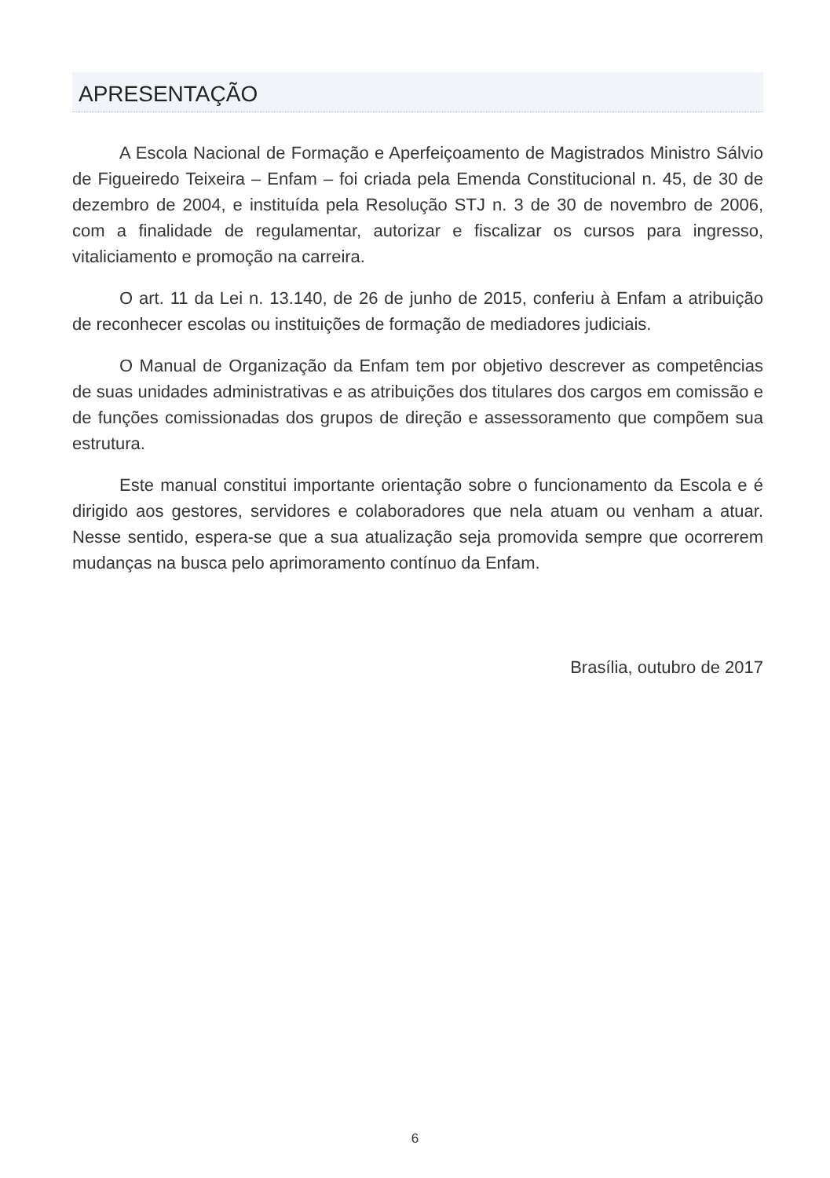APRESENTAÇÃO
A Escola Nacional de Formação e Aperfeiçoamento de Magistrados Ministro Sálvio de Figueiredo Teixeira – Enfam – foi criada pela Emenda Constitucional n. 45, de 30 de dezembro de 2004, e instituída pela Resolução STJ n. 3 de 30 de novembro de 2006, com a finalidade de regulamentar, autorizar e fiscalizar os cursos para ingresso, vitaliciamento e promoção na carreira.
O art. 11 da Lei n. 13.140, de 26 de junho de 2015, conferiu à Enfam a atribuição de reconhecer escolas ou instituições de formação de mediadores judiciais.
O Manual de Organização da Enfam tem por objetivo descrever as competências de suas unidades administrativas e as atribuições dos titulares dos cargos em comissão e de funções comissionadas dos grupos de direção e assessoramento que compõem sua estrutura.
Este manual constitui importante orientação sobre o funcionamento da Escola e é dirigido aos gestores, servidores e colaboradores que nela atuam ou venham a atuar. Nesse sentido, espera-se que a sua atualização seja promovida sempre que ocorrerem mudanças na busca pelo aprimoramento contínuo da Enfam.
Brasília, outubro de 2017
6